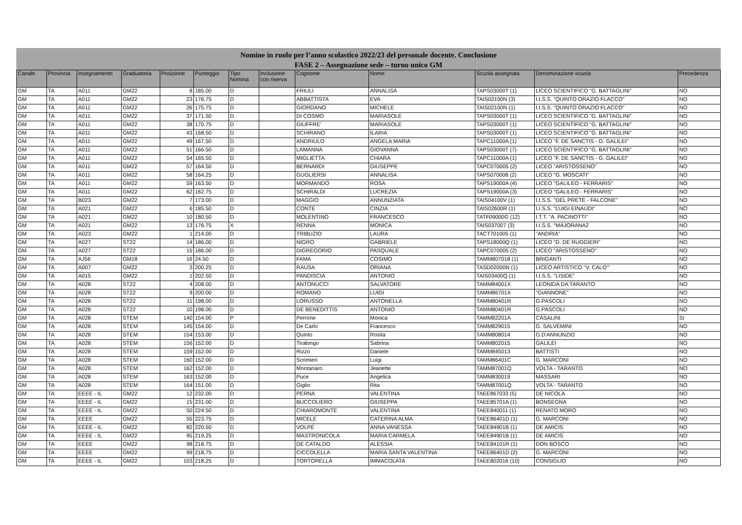Nomine in ruolo per l’anno scolastico 2022/23 del personale docente. Conclusione
FASE 2 – Assegnazione sede – turno unico GM
| Canale | Provincia | Insegnamento | Graduatoria | Posizione | Punteggio | Tipo Nomina | Inclusione con riserva | Cognome | Nome | Scuola assegnata | Denominazione scuola | Precedenza |
| --- | --- | --- | --- | --- | --- | --- | --- | --- | --- | --- | --- | --- |
| GM | TA | A011 | GM22 | 8 | 185.00 | D | | FRIULI | ANNALISA | TAPS03000T (1) | LICEO SCIENTIFICO "G. BATTAGLINI" | NO |
| GM | TA | A011 | GM22 | 23 | 176.75 | D | | ABBATTISTA | EVA | TAIS02100N (3) | I.I.S.S. "QUINTO ORAZIO FLACCO" | NO |
| GM | TA | A011 | GM22 | 26 | 175.75 | D | | GIORDANO | MICHELE | TAIS02100N (1) | I.I.S.S. "QUINTO ORAZIO FLACCO" | NO |
| GM | TA | A011 | GM22 | 37 | 171.50 | D | | DI COSMO | MARIASOLE | TAPS03000T (1) | LICEO SCIENTIFICO "G. BATTAGLINI" | NO |
| GM | TA | A011 | GM22 | 38 | 170.75 | D | | GIUFFRE' | MARIASOLE | TAPS03000T (1) | LICEO SCIENTIFICO "G. BATTAGLINI" | NO |
| GM | TA | A011 | GM22 | 43 | 168.50 | D | | SCHIRANO | ILARIA | TAPS03000T (1) | LICEO SCIENTIFICO "G. BATTAGLINI" | NO |
| GM | TA | A011 | GM22 | 49 | 167.50 | D | | ANDRIULO | ANGELA MARIA | TAPC11000A (1) | LICEO "F. DE SANCTIS - G. GALILEI" | NO |
| GM | TA | A011 | GM22 | 51 | 166.50 | D | | LAMANNA | GIOVANNA | TAPS03000T (7) | LICEO SCIENTIFICO "G. BATTAGLINI" | NO |
| GM | TA | A011 | GM22 | 54 | 165.50 | D | | MIGLIETTA | CHIARA | TAPC11000A (1) | LICEO "F. DE SANCTIS - G. GALILEI" | NO |
| GM | TA | A011 | GM22 | 57 | 164.50 | D | | BERNARDI | GIUSEPPE | TAPC070005 (2) | LICEO "ARISTOSSENO" | NO |
| GM | TA | A011 | GM22 | 58 | 164.25 | D | | GUGLIERSI | ANNALISA | TAPS070008 (2) | LICEO "G. MOSCATI" | NO |
| GM | TA | A011 | GM22 | 59 | 163.50 | D | | MORMANDO | ROSA | TAPS19000A (4) | LICEO "GALILEO - FERRARIS" | NO |
| GM | TA | A011 | GM22 | 62 | 162.75 | D | | SCHIRALDI | LUCREZIA | TAPS19000A (3) | LICEO "GALILEO - FERRARIS" | NO |
| GM | TA | B023 | GM22 | 7 | 173.00 | D | | MAGGIO | ANNUNZIATA | TAIS04100V (1) | I.I.S.S. "DEL PRETE - FALCONE" | NO |
| GM | TA | A021 | GM22 | 6 | 185.50 | D | | CONTE | CINZIA | TAIS02600R (1) | I.I.S.S. "LUIGI EINAUDI" | NO |
| GM | TA | A021 | GM22 | 10 | 180.50 | D | | MOLENTINO | FRANCESCO | TATF09000G (12) | I.T.T. "A. PACINOTTI" | NO |
| GM | TA | A021 | GM22 | 13 | 176.75 | X | | RENNA | MONICA | TAIS037007 (3) | I.I.S.S. "MAJORANA2 | NO |
| GM | TA | A023 | GM22 | 1 | 214.00 | D | | TRIBUZIO | LAURA | TACT701005 (1) | "ANDRIA" | NO |
| GM | TA | A027 | ST22 | 14 | 186.00 | D | | NIGRO | GABRIELE | TAPS18000Q (1) | LICEO "D. DE RUGGIERI" | NO |
| GM | TA | A027 | ST22 | 15 | 186.00 | D | | DIGREGORIO | PASQUALE | TAPC070005 (2) | LICEO "ARISTOSSENO" | NO |
| GM | TA | AJ56 | GM18 | 16 | 24.50 | D | | FAMA | COSIMO | TAMM807018 (1) | BRIGANTI | NO |
| GM | TA | A007 | GM22 | 3 | 200.25 | D | | RAUSA | ORIANA | TASD02000N (1) | LICEO ARTISTICO "V. CALO'" | NO |
| GM | TA | A015 | GM22 | 1 | 202.50 | D | | PANDISCIA | ANTONIO | TAIS03400Q (1) | I.I.S.S. "LISIDE" | NO |
| GM | TA | A028 | ST22 | 4 | 208.00 | D | | ANTONUCCI | SALVATORE | TAMM84001X | LEONIDA DA TARANTO | NO |
| GM | TA | A028 | ST22 | 9 | 200.00 | D | | ROMANO | LUIGI | TAMM86701X | "GIANNONE" | NO |
| GM | TA | A028 | ST22 | 11 | 198.00 | D | | LORUSSO | ANTONELLA | TAMM80401R | G.PASCOLI | NO |
| GM | TA | A028 | ST22 | 10 | 198.00 | D | | DE BENEDITTIS | ANTONIO | TAMM80401R | G.PASCOLI | NO |
| GM | TA | A028 | STEM | 140 | 154.00 | P | | Perrone | Monica | TAMM82201A | CASALINI | SI |
| GM | TA | A028 | STEM | 145 | 154.00 | D | | De Carlo | Francesco | TAMM829015 | G. SALVEMINI | NO |
| GM | TA | A028 | STEM | 154 | 153.00 | D | | Quinto | Rosita | TAMM808014 | G.D'ANNUNZIO | NO |
| GM | TA | A028 | STEM | 156 | 152.00 | D | | Tiralongo | Sabrina | TAMM802015 | GALILEI | NO |
| GM | TA | A028 | STEM | 159 | 152.00 | D | | Rizzo | Daniele | TAMM845013 | BATTISTI | NO |
| GM | TA | A028 | STEM | 160 | 152.00 | D | | Scrimieri | Luigi | TAMM86401C | G. MARCONI | NO |
| GM | TA | A028 | STEM | 162 | 152.00 | D | | Montanaro | Jeanette | TAMM87001Q | VOLTA - TARANTO | NO |
| GM | TA | A028 | STEM | 163 | 152.00 | D | | Puce | Angelica | TAMM830019 | MASSARI | NO |
| GM | TA | A028 | STEM | 164 | 151.00 | D | | Giglio | Rita | TAMM87001Q | VOLTA - TARANTO | NO |
| GM | TA | EEEE - IL | GM22 | 12 | 232.00 | D | | PERNA | VALENTINA | TAEE867033 (5) | DE NICOLA | NO |
| GM | TA | EEEE - IL | GM22 | 15 | 231.00 | D | | BUCCOLIERO | GIUSEPPA | TAEE85701A (1) | BONSEGNA | NO |
| GM | TA | EEEE - IL | GM22 | 50 | 224.50 | D | | CHIAROMONTE | VALENTINA | TAEE840011 (1) | RENATO MORO | NO |
| GM | TA | EEEE | GM22 | 55 | 223.75 | D | | MICELE | CATERINA ALMA | TAEE86401D (1) | G. MARCONI | NO |
| GM | TA | EEEE - IL | GM22 | 82 | 220.50 | D | | VOLPE | ANNA VANESSA | TAEE84901B (1) | DE AMICIS | NO |
| GM | TA | EEEE - IL | GM22 | 95 | 219.25 | D | | MASTRONICOLA | MARIA CARMELA | TAEE84901B (1) | DE AMICIS | NO |
| GM | TA | EEEE | GM22 | 98 | 218.75 | D | | DE CATALDO | ALESSIA | TAEE84101R (1) | DON BOSCO | NO |
| GM | TA | EEEE | GM22 | 99 | 218.75 | D | | CICCOLELLA | MARIA SANTA VALENTINA | TAEE86401D (2) | G. MARCONI | NO |
| GM | TA | EEEE - IL | GM22 | 103 | 218.25 | D | | TORTORELLA | IMMACOLATA | TAEE802016 (10) | CONSIGLIO | NO |